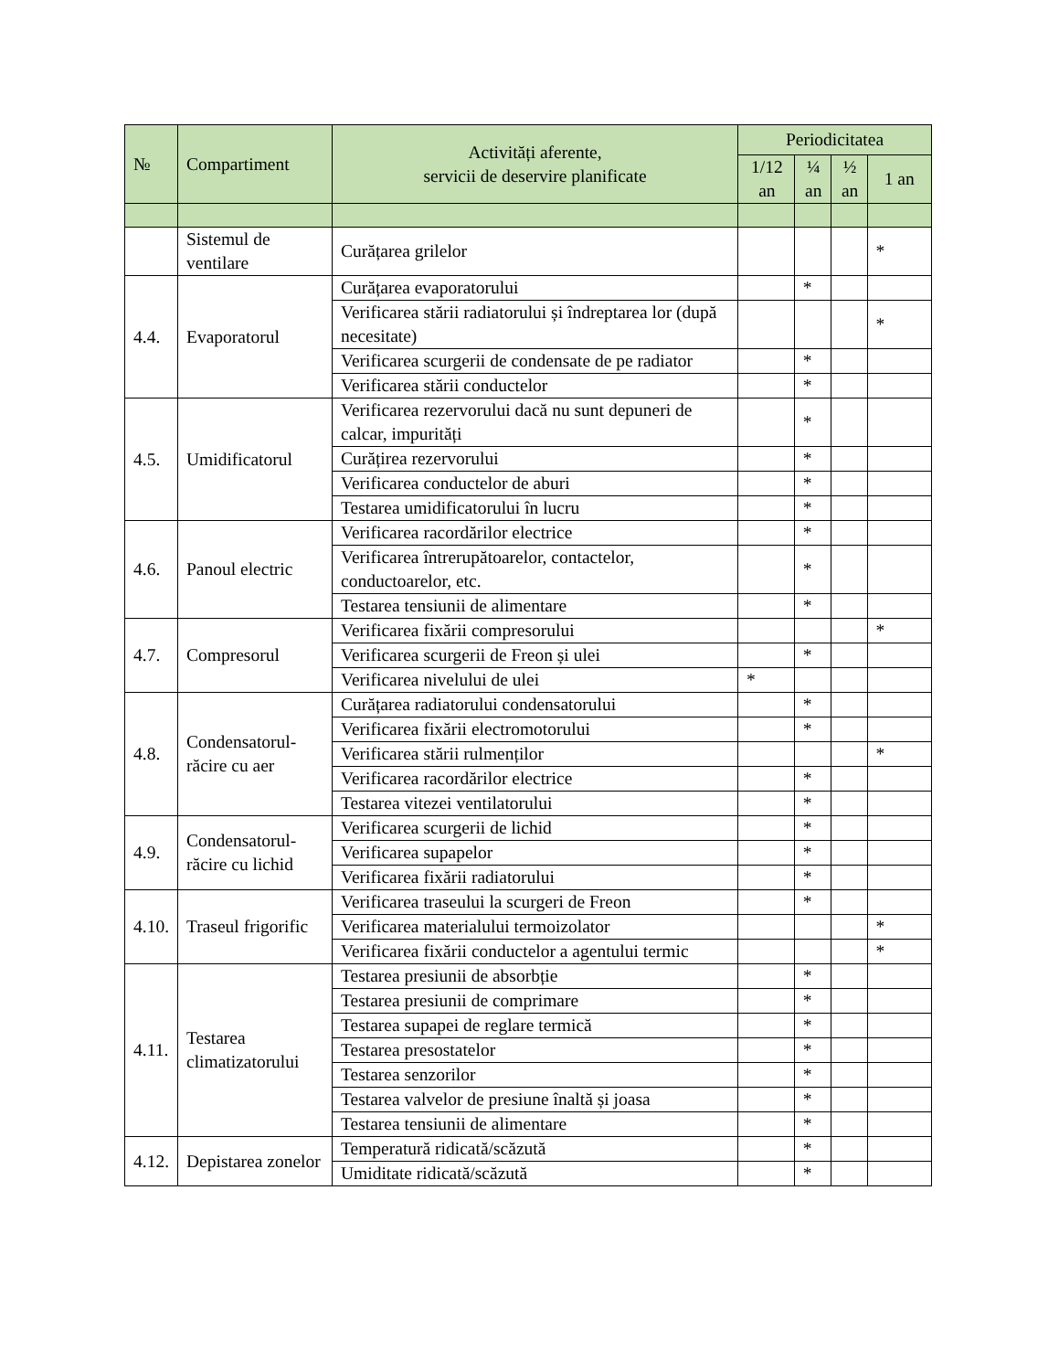| № | Compartiment | Activități aferente, servicii de deservire planificate | Periodicitatea | | | |
| --- | --- | --- | --- | --- | --- | --- |
| | | | 1/12 an | ¼ an | ½ an | 1 an |
| | Sistemul de ventilare | Curățarea grilelor | | | | * |
| 4.4. | Evaporatorul | Curățarea evaporatorului | | * | | |
| | | Verificarea stării radiatorului și îndreptarea lor (după necesitate) | | | | * |
| | | Verificarea scurgerii de condensate de pe radiator | | * | | |
| | | Verificarea stării conductelor | | * | | |
| 4.5. | Umidificatorul | Verificarea rezervorului dacă nu sunt depuneri de calcar, impurități | | * | | |
| | | Curățirea rezervorului | | * | | |
| | | Verificarea conductelor de aburi | | * | | |
| | | Testarea umidificatorului în lucru | | * | | |
| 4.6. | Panoul electric | Verificarea racordărilor electrice | | * | | |
| | | Verificarea întrerupătoarelor, contactelor, conductoarelor, etc. | | * | | |
| | | Testarea tensiunii de alimentare | | * | | |
| 4.7. | Compresorul | Verificarea fixării compresorului | | | | * |
| | | Verificarea scurgerii de Freon și ulei | | * | | |
| | | Verificarea nivelului de ulei | * | | | |
| 4.8. | Condensatorul-răcire cu aer | Curățarea radiatorului condensatorului | | * | | |
| | | Verificarea fixării electromotorului | | * | | |
| | | Verificarea stării rulmenților | | | | * |
| | | Verificarea racordărilor electrice | | * | | |
| | | Testarea vitezei ventilatorului | | * | | |
| 4.9. | Condensatorul-răcire cu lichid | Verificarea scurgerii de lichid | | * | | |
| | | Verificarea supapelor | | * | | |
| | | Verificarea fixării radiatorului | | * | | |
| 4.10. | Traseul frigorific | Verificarea traseului la scurgeri de Freon | | * | | |
| | | Verificarea materialului termoizolator | | | | * |
| | | Verificarea fixării conductelor a agentului termic | | | | * |
| 4.11. | Testarea climatizatorului | Testarea presiunii de absorbție | | * | | |
| | | Testarea presiunii de comprimare | | * | | |
| | | Testarea supapei de reglare termică | | * | | |
| | | Testarea presostatelor | | * | | |
| | | Testarea senzorilor | | * | | |
| | | Testarea valvelor de presiune înaltă și joasa | | * | | |
| | | Testarea tensiunii de alimentare | | * | | |
| 4.12. | Depistarea zonelor | Temperatură ridicată/scăzută | | * | | |
| | | Umiditate ridicată/scăzută | | * | | |